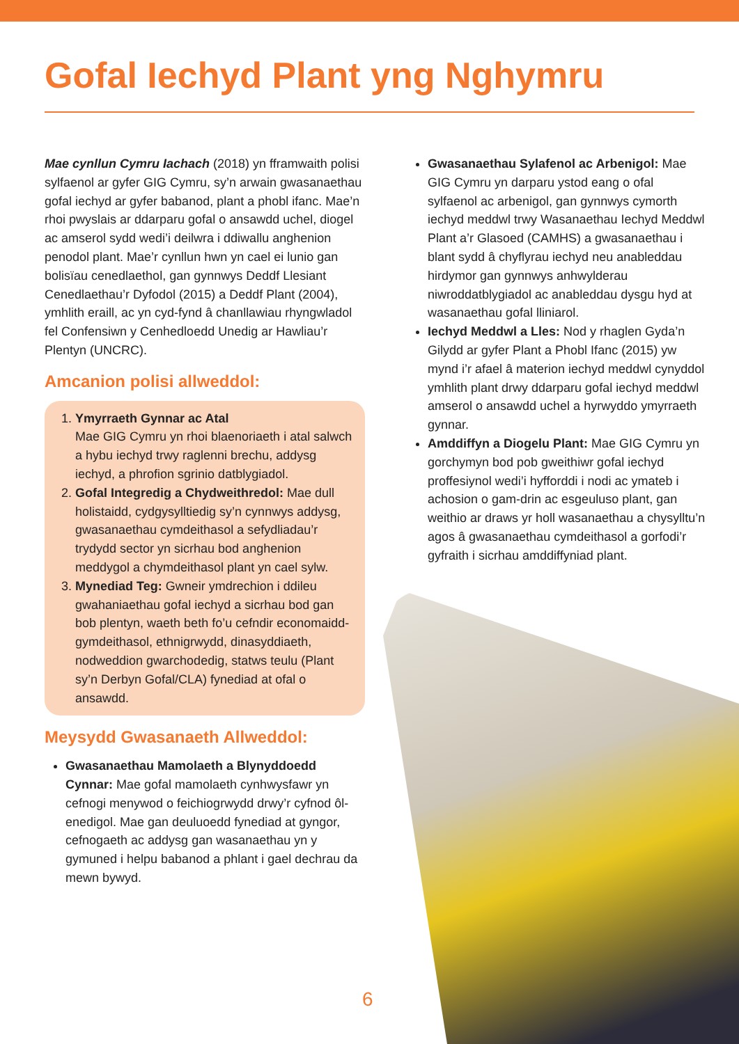Gofal Iechyd Plant yng Nghymru
Mae cynllun Cymru Iachach (2018) yn fframwaith polisi sylfaenol ar gyfer GIG Cymru, sy’n arwain gwasanaethau gofal iechyd ar gyfer babanod, plant a phobl ifanc. Mae’n rhoi pwyslais ar ddarparu gofal o ansawdd uchel, diogel ac amserol sydd wedi’i deilwra i ddiwallu anghenion penodol plant. Mae’r cynllun hwn yn cael ei lunio gan bolisïau cenedlaethol, gan gynnwys Deddf Llesiant Cenedlaethau’r Dyfodol (2015) a Deddf Plant (2004), ymhlith eraill, ac yn cyd-fynd â chanllawiau rhyngwladol fel Confensiwn y Cenhedloedd Unedig ar Hawliau’r Plentyn (UNCRC).
Amcanion polisi allweddol:
1. Ymyrraeth Gynnar ac Atal
Mae GIG Cymru yn rhoi blaenoriaeth i atal salwch a hybu iechyd trwy raglenni brechu, addysg iechyd, a phrofion sgrinio datblygiadol.
2. Gofal Integredig a Chydweithredol: Mae dull holistaidd, cydgysylltiedig sy’n cynnwys addysg, gwasanaethau cymdeithasol a sefydliadau’r trydydd sector yn sicrhau bod anghenion meddygol a chymdeithasol plant yn cael sylw.
3. Mynediad Teg: Gwneir ymdrechion i ddileu gwahaniaethau gofal iechyd a sicrhau bod gan bob plentyn, waeth beth fo’u cefndir economaidd-gymdeithasol, ethnigrwydd, dinasyddiaeth, nodweddion gwarchodedig, statws teulu (Plant sy’n Derbyn Gofal/CLA) fynediad at ofal o ansawdd.
Meysydd Gwasanaeth Allweddol:
Gwasanaethau Mamolaeth a Blynyddoedd Cynnar: Mae gofal mamolaeth cynhwysfawr yn cefnogi menywod o feichiogrwydd drwy’r cyfnod ôl-enedigol. Mae gan deuluoedd fynediad at gyngor, cefnogaeth ac addysg gan wasanaethau yn y gymuned i helpu babanod a phlant i gael dechrau da mewn bywyd.
Gwasanaethau Sylafenol ac Arbenigol: Mae GIG Cymru yn darparu ystod eang o ofal sylfaenol ac arbenigol, gan gynnwys cymorth iechyd meddwl trwy Wasanaethau Iechyd Meddwl Plant a’r Glasoed (CAMHS) a gwasanaethau i blant sydd â chyflyrau iechyd neu anableddau hirdymor gan gynnwys anhwylderau niwroddatblygiadol ac anableddau dysgu hyd at wasanaethau gofal lliniarol.
Iechyd Meddwl a Lles: Nod y rhaglen Gyda’n Gilydd ar gyfer Plant a Phobl Ifanc (2015) yw mynd i’r afael â materion iechyd meddwl cynyddol ymhlith plant drwy ddarparu gofal iechyd meddwl amserol o ansawdd uchel a hyrwyddo ymyrraeth gynnar.
Amddiffyn a Diogelu Plant: Mae GIG Cymru yn gorchymyn bod pob gweithiwr gofal iechyd proffesiynol wedi’i hyfforddi i nodi ac ymateb i achosion o gam-drin ac esgeuluso plant, gan weithio ar draws yr holl wasanaethau a chysylltu’n agos â gwasanaethau cymdeithasol a gorfodi’r gyfraith i sicrhau amddiffyniad plant.
6